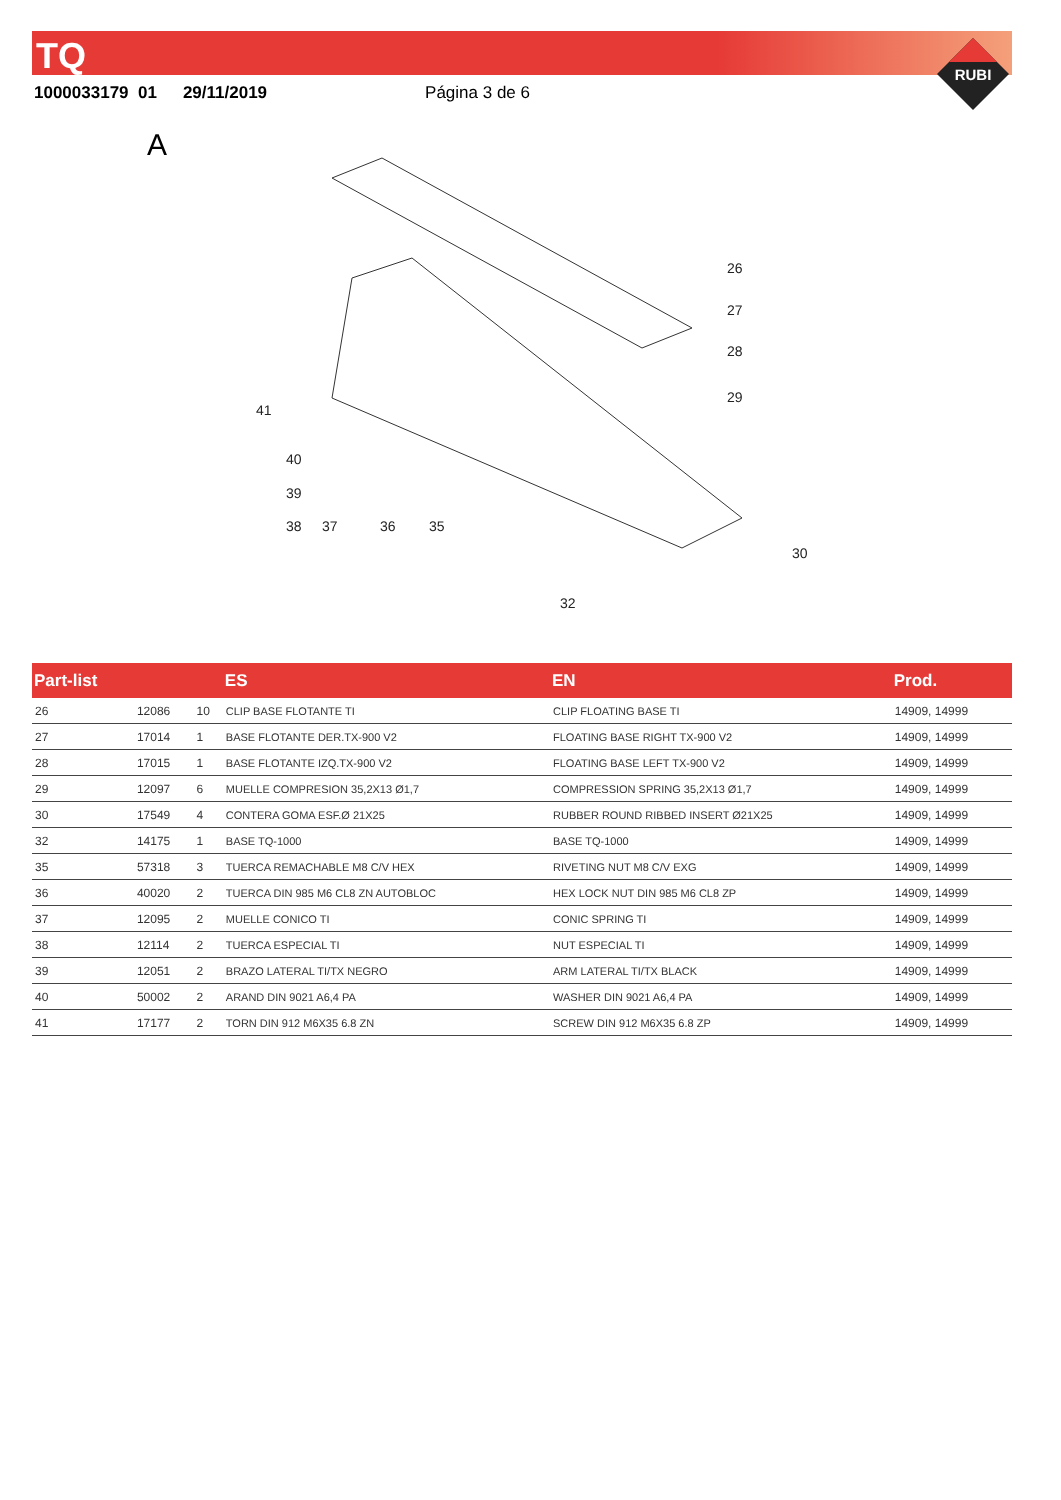TQ
1000033179 01 29/11/2019 Página 3 de 6
RUBI
A
26
27
28
29
30
32
35
36
37
38
39
40
41
| Part-list | | | ES | EN | Prod. |
| --- | --- | --- | --- | --- | --- |
| 26 | 12086 | 10 | CLIP BASE FLOTANTE TI | CLIP FLOATING BASE TI | 14909, 14999 |
| 27 | 17014 | 1 | BASE FLOTANTE DER.TX-900 V2 | FLOATING BASE RIGHT TX-900 V2 | 14909, 14999 |
| 28 | 17015 | 1 | BASE FLOTANTE IZQ.TX-900 V2 | FLOATING BASE LEFT TX-900 V2 | 14909, 14999 |
| 29 | 12097 | 6 | MUELLE COMPRESION 35,2X13 Ø1,7 | COMPRESSION SPRING 35,2X13 Ø1,7 | 14909, 14999 |
| 30 | 17549 | 4 | CONTERA GOMA ESF.Ø 21X25 | RUBBER ROUND RIBBED INSERT Ø21X25 | 14909, 14999 |
| 32 | 14175 | 1 | BASE TQ-1000 | BASE TQ-1000 | 14909, 14999 |
| 35 | 57318 | 3 | TUERCA REMACHABLE M8 C/V HEX | RIVETING NUT M8 C/V EXG | 14909, 14999 |
| 36 | 40020 | 2 | TUERCA DIN 985 M6 CL8 ZN AUTOBLOC | HEX LOCK NUT DIN 985 M6 CL8 ZP | 14909, 14999 |
| 37 | 12095 | 2 | MUELLE CONICO TI | CONIC SPRING TI | 14909, 14999 |
| 38 | 12114 | 2 | TUERCA ESPECIAL TI | NUT ESPECIAL TI | 14909, 14999 |
| 39 | 12051 | 2 | BRAZO LATERAL TI/TX NEGRO | ARM LATERAL TI/TX BLACK | 14909, 14999 |
| 40 | 50002 | 2 | ARAND DIN 9021 A6,4 PA | WASHER DIN 9021 A6,4 PA | 14909, 14999 |
| 41 | 17177 | 2 | TORN DIN 912 M6X35 6.8 ZN | SCREW DIN 912 M6X35 6.8 ZP | 14909, 14999 |